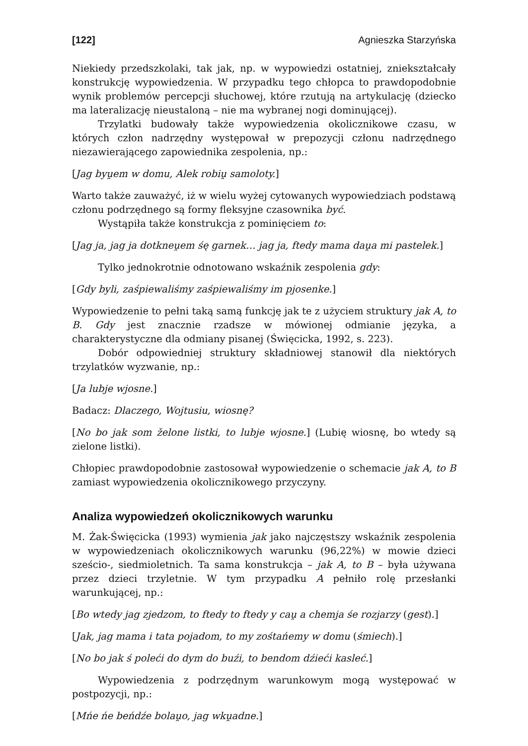[122] Agnieszka Starzyńska
Niekiedy przedszkolaki, tak jak, np. w wypowiedzi ostatniej, zniekształcały konstrukcję wypowiedzenia. W przypadku tego chłopca to prawdopodobnie wynik problemów percepcji słuchowej, które rzutują na artykulację (dziecko ma lateralizację nieustaloną – nie ma wybranej nogi dominującej).
Trzylatki budowały także wypowiedzenia okolicznikowe czasu, w których człon nadrzędny występował w prepozycji członu nadrzędnego niezawierającego zapowiednika zespolenia, np.:
[Jag byu̯em w domu, Alek robiu̯ samoloty.]
Warto także zauważyć, iż w wielu wyżej cytowanych wypowiedziach podstawą członu podrzędnego są formy fleksyjne czasownika być.
Wystąpiła także konstrukcja z pominięciem to:
[Jag ja, jag ja dotkneu̯em śę garnek… jag ja, ftedy mama dau̯a mi pastelek.]
Tylko jednokrotnie odnotowano wskaźnik zespolenia gdy:
[Gdy byli, zaśpiewaliśmy zaśpiewaliśmy im pjosenke.]
Wypowiedzenie to pełni taką samą funkcję jak te z użyciem struktury jak A, to B. Gdy jest znacznie rzadsze w mówionej odmianie języka, a charakterystyczne dla odmiany pisanej (Święcicka, 1992, s. 223).
Dobór odpowiedniej struktury składniowej stanowił dla niektórych trzylatków wyzwanie, np.:
[Ja lubje wjosne.]
Badacz: Dlaczego, Wojtusiu, wiosnę?
[No bo jak som želone listki, to lubje wjosne.] (Lubię wiosnę, bo wtedy są zielone listki).
Chłopiec prawdopodobnie zastosował wypowiedzenie o schemacie jak A, to B zamiast wypowiedzenia okolicznikowego przyczyny.
Analiza wypowiedzeń okolicznikowych warunku
M. Żak-Święcicka (1993) wymienia jak jako najczęstszy wskaźnik zespolenia w wypowiedzeniach okolicznikowych warunku (96,22%) w mowie dzieci sześcio-, siedmioletnich. Ta sama konstrukcja – jak A, to B – była używana przez dzieci trzyletnie. W tym przypadku A pełniło rolę przesłanki warunkującej, np.:
[Bo wtedy jag zjedzom, to ftedy to ftedy y cau̯ a chemja śe rozjarzy (gest).]
[Jak, jag mama i tata pojadom, to my zośtańemy w domu (śmiech).]
[No bo jak ś poleći do dym do buźi, to bendom dźieći kasleć.]
Wypowiedzenia z podrzędnym warunkowym mogą występować w postpozycji, np.:
[Mńe ńe beńdźe bolau̯o, jag wku̯adne.]